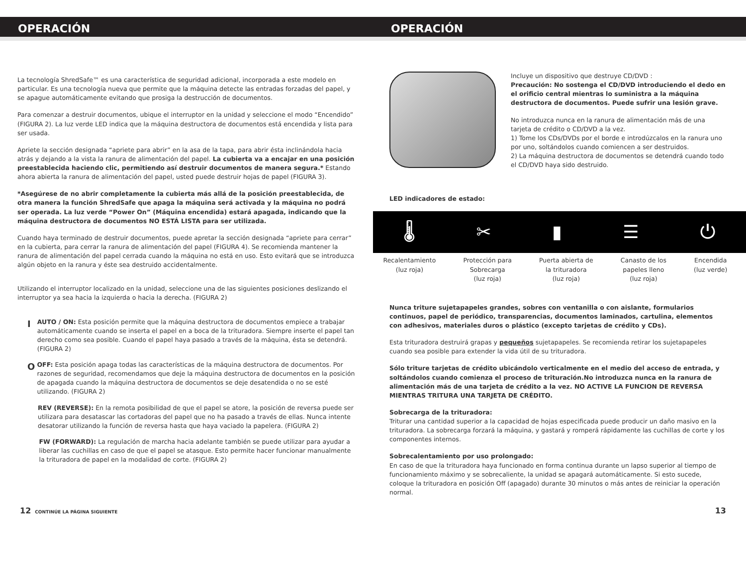OPERACIÓN OPERACIÓN
La tecnología ShredSafe™ es una característica de seguridad adicional, incorporada a este modelo en particular. Es una tecnología nueva que permite que la máquina detecte las entradas forzadas del papel, y se apague automáticamente evitando que prosiga la destrucción de documentos.
Para comenzar a destruir documentos, ubique el interruptor en la unidad y seleccione el modo “Encendido” (FIGURA 2). La luz verde LED indica que la máquina destructora de documentos está encendida y lista para ser usada.
Apriete la sección designada “apriete para abrir” en la asa de la tapa, para abrir ésta inclinándola hacia atrás y dejando a la vista la ranura de alimentación del papel. La cubierta va a encajar en una posición preestablecida haciendo clic, permitiendo así destruir documentos de manera segura.* Estando ahora abierta la ranura de alimentación del papel, usted puede destruir hojas de papel (FIGURA 3).
*Asegúrese de no abrir completamente la cubierta más allá de la posición preestablecida, de otra manera la función ShredSafe que apaga la máquina será activada y la máquina no podrá ser operada. La luz verde “Power On” (Máquina encendida) estará apagada, indicando que la máquina destructora de documentos NO ESTÁ LISTA para ser utilizada.
Cuando haya terminado de destruir documentos, puede apretar la sección designada “apriete para cerrar” en la cubierta, para cerrar la ranura de alimentación del papel (FIGURA 4). Se recomienda mantener la ranura de alimentación del papel cerrada cuando la máquina no está en uso. Esto evitará que se introduzca algún objeto en la ranura y éste sea destruido accidentalmente.
Utilizando el interruptor localizado en la unidad, seleccione una de las siguientes posiciones deslizando el interruptor ya sea hacia la izquierda o hacia la derecha. (FIGURA 2)
I
AUTO / ON: Esta posición permite que la máquina destructora de documentos empiece a trabajar automáticamente cuando se inserta el papel en a boca de la trituradora. Siempre inserte el papel tan derecho como sea posible. Cuando el papel haya pasado a través de la máquina, ésta se detendrá. (FIGURA 2)
O
OFF: Esta posición apaga todas las características de la máquina destructora de documentos. Por razones de seguridad, recomendamos que deje la máquina destructora de documentos en la posición de apagada cuando la máquina destructora de documentos se deje desatendida o no se esté utilizando. (FIGURA 2)
REV (REVERSE): En la remota posibilidad de que el papel se atore, la posición de reversa puede ser utilizara para desatascar las cortadoras del papel que no ha pasado a través de ellas. Nunca intente desatorar utilizando la función de reversa hasta que haya vaciado la papelera. (FIGURA 2)
FW (FORWARD): La regulación de marcha hacia adelante también se puede utilizar para ayudar a liberar las cuchillas en caso de que el papel se atasque. Esto permite hacer funcionar manualmente la trituradora de papel en la modalidad de corte. (FIGURA 2)
Incluye un dispositivo que destruye CD/DVD :
Precaución: No sostenga el CD/DVD introduciendo el dedo en el orificio central mientras lo suministra a la máquina destructora de documentos. Puede sufrir una lesión grave.
No introduzca nunca en la ranura de alimentación más de una tarjeta de crédito o CD/DVD a la vez.
1) Tome los CDs/DVDs por el borde e introdúzcalos en la ranura uno por uno, soltándolos cuando comiencen a ser destruidos.
2) La máquina destructora de documentos se detendrá cuando todo el CD/DVD haya sido destruido.
LED indicadores de estado:
🌡 ✂ ▮ ☰ ⏻
Recalentamiento
(luz roja)
Protección para
Sobrecarga
(luz roja)
Puerta abierta de
la trituradora
(luz roja)
Canasto de los
papeles lleno
(luz roja)
Encendida
(luz verde)
Nunca triture sujetapapeles grandes, sobres con ventanilla o con aislante, formularios continuos, papel de periódico, transparencias, documentos laminados, cartulina, elementos con adhesivos, materiales duros o plástico (excepto tarjetas de crédito y CDs).
Esta trituradora destruirá grapas y pequeños sujetapapeles. Se recomienda retirar los sujetapapeles cuando sea posible para extender la vida útil de su trituradora.
Sólo triture tarjetas de crédito ubicándolo verticalmente en el medio del acceso de entrada, y soltándolos cuando comienza el proceso de trituración.No introduzca nunca en la ranura de alimentación más de una tarjeta de crédito a la vez. NO ACTIVE LA FUNCION DE REVERSA MIENTRAS TRITURA UNA TARJETA DE CRÉDITO.
Sobrecarga de la trituradora:
Triturar una cantidad superior a la capacidad de hojas especificada puede producir un daño masivo en la trituradora. La sobrecarga forzará la máquina, y gastará y romperá rápidamente las cuchillas de corte y los componentes internos.
Sobrecalentamiento por uso prolongado:
En caso de que la trituradora haya funcionado en forma continua durante un lapso superior al tiempo de funcionamiento máximo y se sobrecaliente, la unidad se apagará automáticamente. Si esto sucede, coloque la trituradora en posición Off (apagado) durante 30 minutos o más antes de reiniciar la operación normal.
12 CONTINÚE LA PÁGINA SIGUIENTE
13